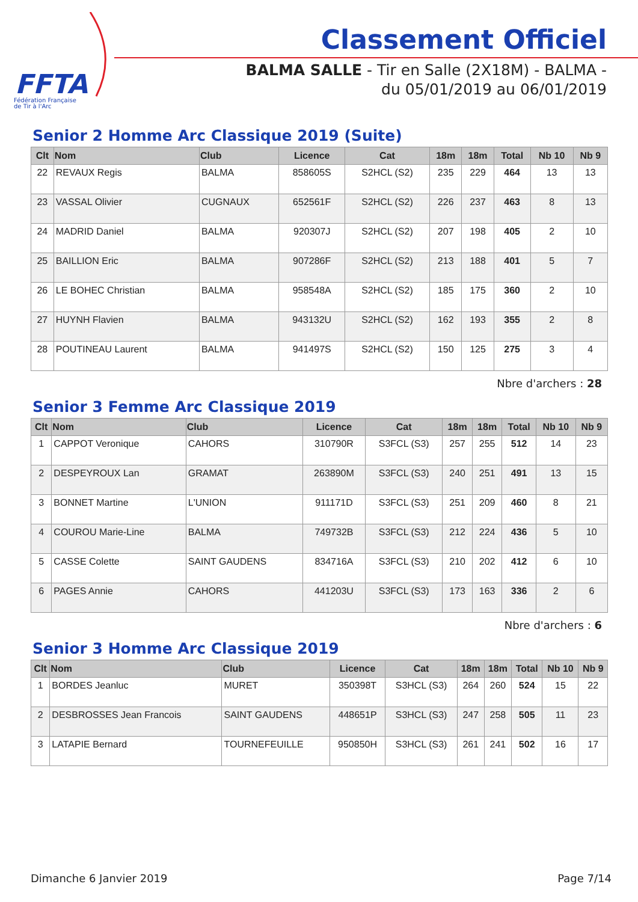FFTA
Fédération Française
de Tir à l'Arc
Classement Officiel
BALMA SALLE - Tir en Salle (2X18M) - BALMA - du 05/01/2019 au 06/01/2019
Senior 2 Homme Arc Classique 2019 (Suite)
| Clt | Nom | Club | Licence | Cat | 18m | 18m | Total | Nb 10 | Nb 9 |
| --- | --- | --- | --- | --- | --- | --- | --- | --- | --- |
| 22 | REVAUX Regis | BALMA | 858605S | S2HCL (S2) | 235 | 229 | 464 | 13 | 13 |
| 23 | VASSAL Olivier | CUGNAUX | 652561F | S2HCL (S2) | 226 | 237 | 463 | 8 | 13 |
| 24 | MADRID Daniel | BALMA | 920307J | S2HCL (S2) | 207 | 198 | 405 | 2 | 10 |
| 25 | BAILLION Eric | BALMA | 907286F | S2HCL (S2) | 213 | 188 | 401 | 5 | 7 |
| 26 | LE BOHEC Christian | BALMA | 958548A | S2HCL (S2) | 185 | 175 | 360 | 2 | 10 |
| 27 | HUYNH Flavien | BALMA | 943132U | S2HCL (S2) | 162 | 193 | 355 | 2 | 8 |
| 28 | POUTINEAU Laurent | BALMA | 941497S | S2HCL (S2) | 150 | 125 | 275 | 3 | 4 |
Nbre d'archers : 28
Senior 3 Femme Arc Classique 2019
| Clt | Nom | Club | Licence | Cat | 18m | 18m | Total | Nb 10 | Nb 9 |
| --- | --- | --- | --- | --- | --- | --- | --- | --- | --- |
| 1 | CAPPOT Veronique | CAHORS | 310790R | S3FCL (S3) | 257 | 255 | 512 | 14 | 23 |
| 2 | DESPEYROUX Lan | GRAMAT | 263890M | S3FCL (S3) | 240 | 251 | 491 | 13 | 15 |
| 3 | BONNET Martine | L'UNION | 911171D | S3FCL (S3) | 251 | 209 | 460 | 8 | 21 |
| 4 | COUROU Marie-Line | BALMA | 749732B | S3FCL (S3) | 212 | 224 | 436 | 5 | 10 |
| 5 | CASSE Colette | SAINT GAUDENS | 834716A | S3FCL (S3) | 210 | 202 | 412 | 6 | 10 |
| 6 | PAGES Annie | CAHORS | 441203U | S3FCL (S3) | 173 | 163 | 336 | 2 | 6 |
Nbre d'archers : 6
Senior 3 Homme Arc Classique 2019
| Clt | Nom | Club | Licence | Cat | 18m | 18m | Total | Nb 10 | Nb 9 |
| --- | --- | --- | --- | --- | --- | --- | --- | --- | --- |
| 1 | BORDES Jeanluc | MURET | 350398T | S3HCL (S3) | 264 | 260 | 524 | 15 | 22 |
| 2 | DESBROSSES Jean Francois | SAINT GAUDENS | 448651P | S3HCL (S3) | 247 | 258 | 505 | 11 | 23 |
| 3 | LATAPIE Bernard | TOURNEFEUILLE | 950850H | S3HCL (S3) | 261 | 241 | 502 | 16 | 17 |
Dimanche 6 Janvier 2019 Page 7/14